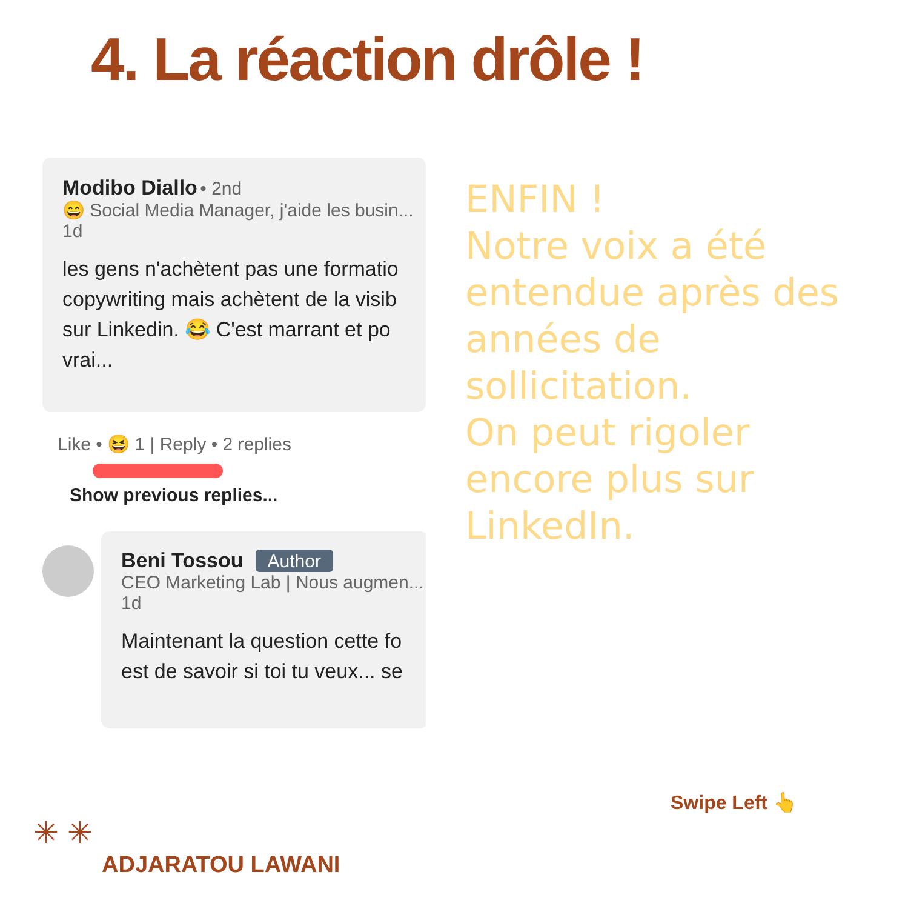4. La réaction drôle !
Modibo Diallo • 2nd
😄 Social Media Manager, j'aide les busin...
1d
les gens n'achètent pas une formatio
copywriting mais achètent de la visib
sur Linkedin. 😂 C'est marrant et po
vrai...
Like • 😆 1 | Reply • 2 replies
Show previous replies...
Beni Tossou Author
CEO Marketing Lab | Nous augmen...
1d
Maintenant la question cette fo
est de savoir si toi tu veux... se
ENFIN !
Notre voix a été entendue après des années de sollicitation.
On peut rigoler encore plus sur LinkedIn.
Swipe Left 👆
✳ ✳
ADJARATOU LAWANI